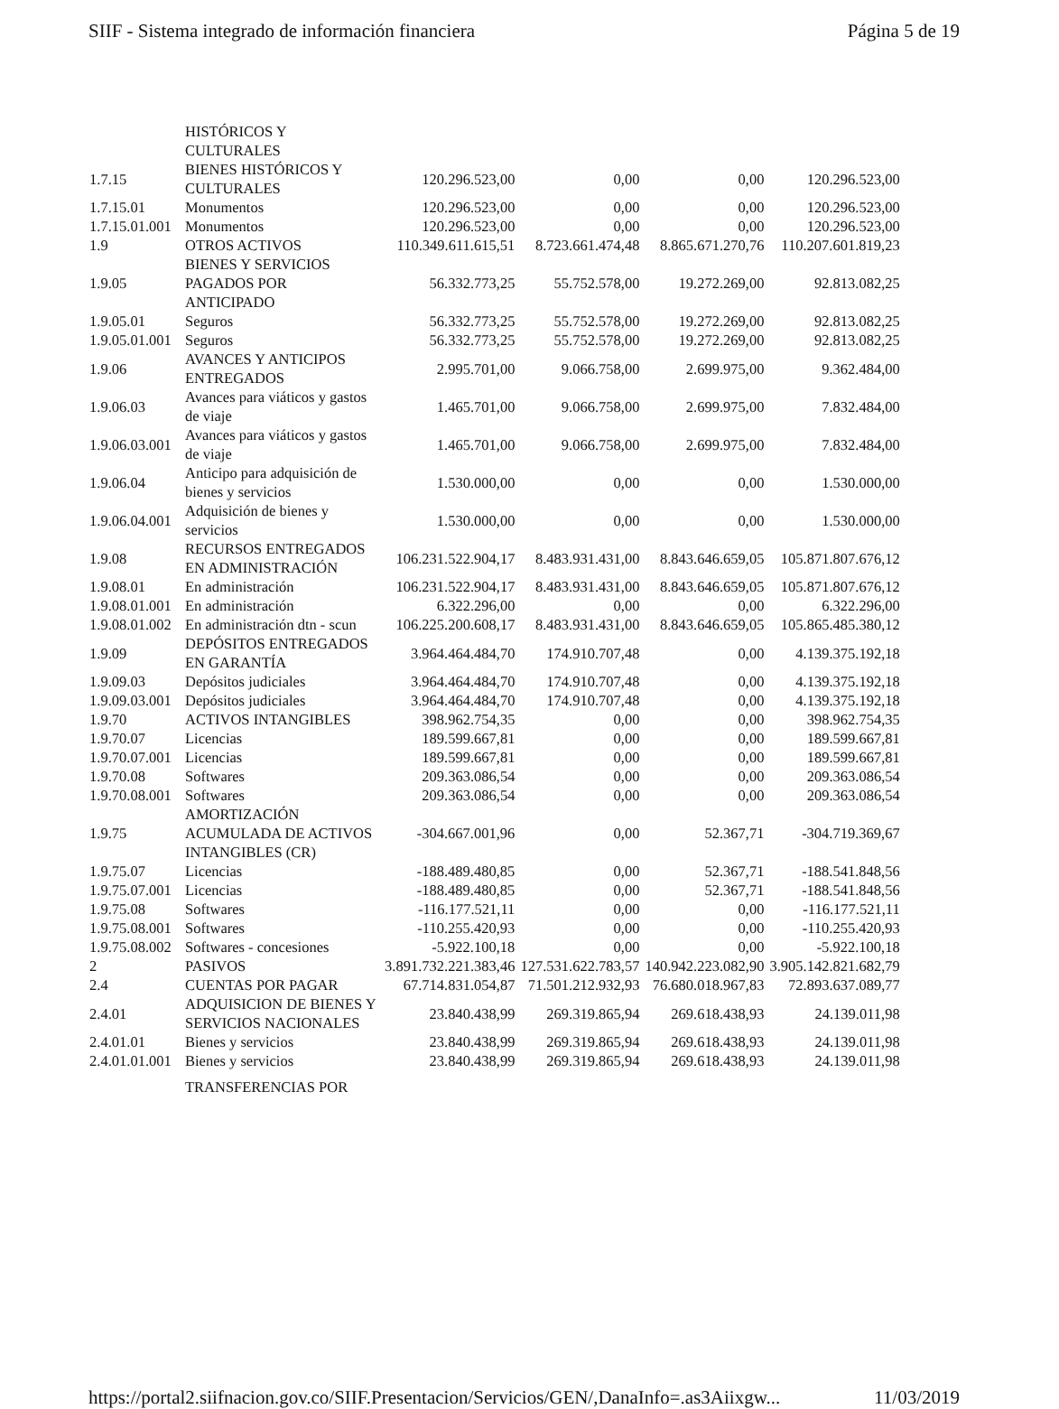SIIF - Sistema integrado de información financiera Página 5 de 19
| | HISTÓRICOS Y CULTURALES | | | | |
| 1.7.15 | BIENES HISTÓRICOS Y CULTURALES | 120.296.523,00 | 0,00 | 0,00 | 120.296.523,00 |
| 1.7.15.01 | Monumentos | 120.296.523,00 | 0,00 | 0,00 | 120.296.523,00 |
| 1.7.15.01.001 | Monumentos | 120.296.523,00 | 0,00 | 0,00 | 120.296.523,00 |
| 1.9 | OTROS ACTIVOS | 110.349.611.615,51 | 8.723.661.474,48 | 8.865.671.270,76 | 110.207.601.819,23 |
| 1.9.05 | BIENES Y SERVICIOS PAGADOS POR ANTICIPADO | 56.332.773,25 | 55.752.578,00 | 19.272.269,00 | 92.813.082,25 |
| 1.9.05.01 | Seguros | 56.332.773,25 | 55.752.578,00 | 19.272.269,00 | 92.813.082,25 |
| 1.9.05.01.001 | Seguros | 56.332.773,25 | 55.752.578,00 | 19.272.269,00 | 92.813.082,25 |
| 1.9.06 | AVANCES Y ANTICIPOS ENTREGADOS | 2.995.701,00 | 9.066.758,00 | 2.699.975,00 | 9.362.484,00 |
| 1.9.06.03 | Avances para viáticos y gastos de viaje | 1.465.701,00 | 9.066.758,00 | 2.699.975,00 | 7.832.484,00 |
| 1.9.06.03.001 | Avances para viáticos y gastos de viaje | 1.465.701,00 | 9.066.758,00 | 2.699.975,00 | 7.832.484,00 |
| 1.9.06.04 | Anticipo para adquisición de bienes y servicios | 1.530.000,00 | 0,00 | 0,00 | 1.530.000,00 |
| 1.9.06.04.001 | Adquisición de bienes y servicios | 1.530.000,00 | 0,00 | 0,00 | 1.530.000,00 |
| 1.9.08 | RECURSOS ENTREGADOS EN ADMINISTRACIÓN | 106.231.522.904,17 | 8.483.931.431,00 | 8.843.646.659,05 | 105.871.807.676,12 |
| 1.9.08.01 | En administración | 106.231.522.904,17 | 8.483.931.431,00 | 8.843.646.659,05 | 105.871.807.676,12 |
| 1.9.08.01.001 | En administración | 6.322.296,00 | 0,00 | 0,00 | 6.322.296,00 |
| 1.9.08.01.002 | En administración dtn - scun | 106.225.200.608,17 | 8.483.931.431,00 | 8.843.646.659,05 | 105.865.485.380,12 |
| 1.9.09 | DEPÓSITOS ENTREGADOS EN GARANTÍA | 3.964.464.484,70 | 174.910.707,48 | 0,00 | 4.139.375.192,18 |
| 1.9.09.03 | Depósitos judiciales | 3.964.464.484,70 | 174.910.707,48 | 0,00 | 4.139.375.192,18 |
| 1.9.09.03.001 | Depósitos judiciales | 3.964.464.484,70 | 174.910.707,48 | 0,00 | 4.139.375.192,18 |
| 1.9.70 | ACTIVOS INTANGIBLES | 398.962.754,35 | 0,00 | 0,00 | 398.962.754,35 |
| 1.9.70.07 | Licencias | 189.599.667,81 | 0,00 | 0,00 | 189.599.667,81 |
| 1.9.70.07.001 | Licencias | 189.599.667,81 | 0,00 | 0,00 | 189.599.667,81 |
| 1.9.70.08 | Softwares | 209.363.086,54 | 0,00 | 0,00 | 209.363.086,54 |
| 1.9.70.08.001 | Softwares | 209.363.086,54 | 0,00 | 0,00 | 209.363.086,54 |
| 1.9.75 | AMORTIZACIÓN ACUMULADA DE ACTIVOS INTANGIBLES (CR) | -304.667.001,96 | 0,00 | 52.367,71 | -304.719.369,67 |
| 1.9.75.07 | Licencias | -188.489.480,85 | 0,00 | 52.367,71 | -188.541.848,56 |
| 1.9.75.07.001 | Licencias | -188.489.480,85 | 0,00 | 52.367,71 | -188.541.848,56 |
| 1.9.75.08 | Softwares | -116.177.521,11 | 0,00 | 0,00 | -116.177.521,11 |
| 1.9.75.08.001 | Softwares | -110.255.420,93 | 0,00 | 0,00 | -110.255.420,93 |
| 1.9.75.08.002 | Softwares - concesiones | -5.922.100,18 | 0,00 | 0,00 | -5.922.100,18 |
| 2 | PASIVOS | 3.891.732.221.383,46 | 127.531.622.783,57 | 140.942.223.082,90 | 3.905.142.821.682,79 |
| 2.4 | CUENTAS POR PAGAR | 67.714.831.054,87 | 71.501.212.932,93 | 76.680.018.967,83 | 72.893.637.089,77 |
| 2.4.01 | ADQUISICION DE BIENES Y SERVICIOS NACIONALES | 23.840.438,99 | 269.319.865,94 | 269.618.438,93 | 24.139.011,98 |
| 2.4.01.01 | Bienes y servicios | 23.840.438,99 | 269.319.865,94 | 269.618.438,93 | 24.139.011,98 |
| 2.4.01.01.001 | Bienes y servicios | 23.840.438,99 | 269.319.865,94 | 269.618.438,93 | 24.139.011,98 |
| | TRANSFERENCIAS POR | | | | |
https://portal2.siifnacion.gov.co/SIIF.Presentacion/Servicios/GEN/,DanaInfo=.as3Aiixgw... 11/03/2019